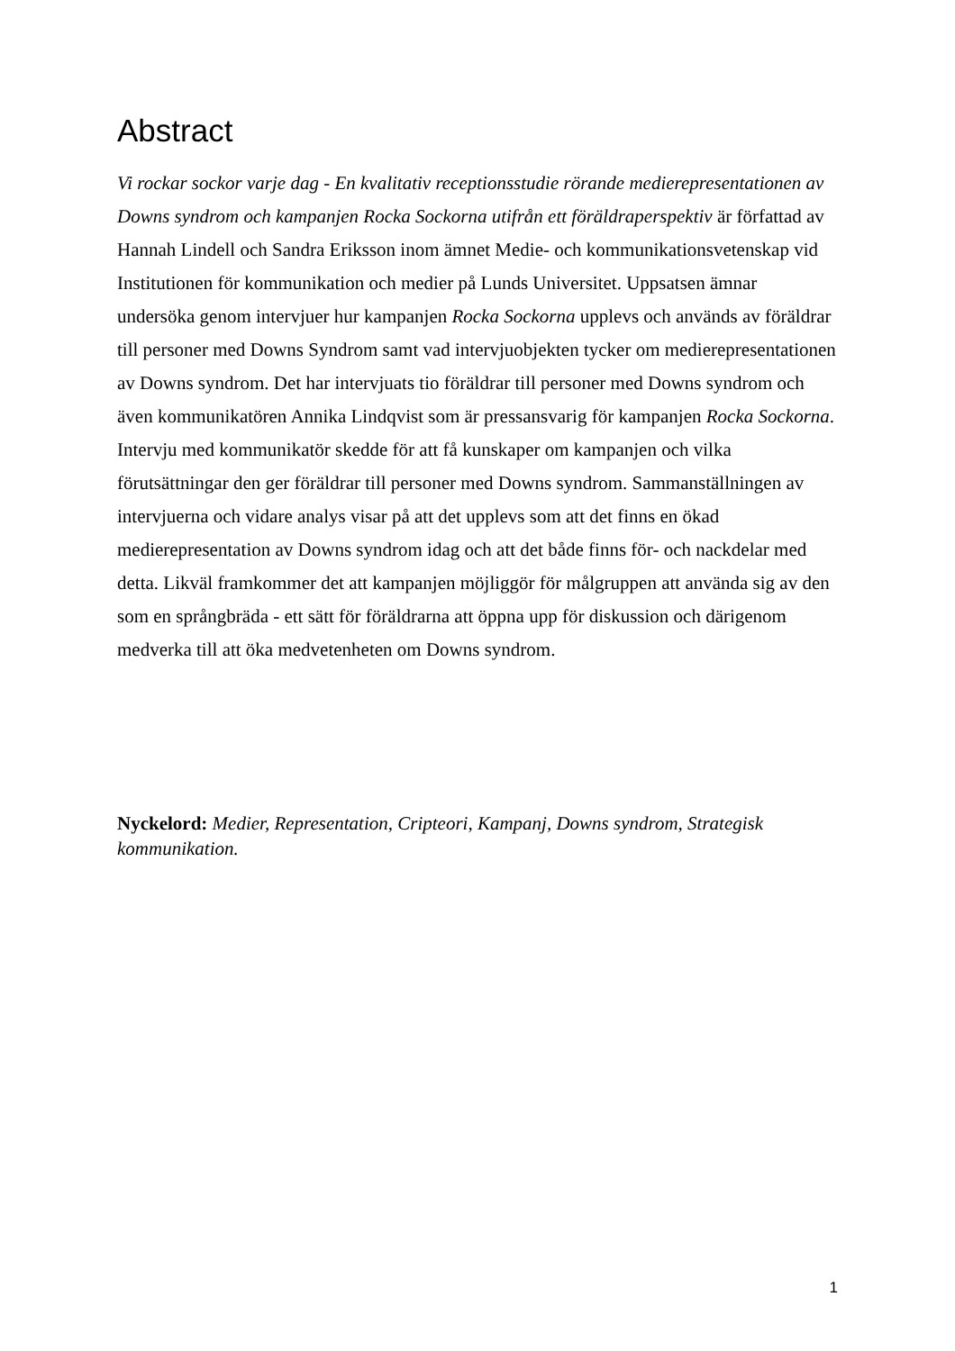Abstract
Vi rockar sockor varje dag - En kvalitativ receptionsstudie rörande medierepresentationen av Downs syndrom och kampanjen Rocka Sockorna utifrån ett föräldraperspektiv är författad av Hannah Lindell och Sandra Eriksson inom ämnet Medie- och kommunikationsvetenskap vid Institutionen för kommunikation och medier på Lunds Universitet. Uppsatsen ämnar undersöka genom intervjuer hur kampanjen Rocka Sockorna upplevs och används av föräldrar till personer med Downs Syndrom samt vad intervjuobjekten tycker om medierepresentationen av Downs syndrom. Det har intervjuats tio föräldrar till personer med Downs syndrom och även kommunikatören Annika Lindqvist som är pressansvarig för kampanjen Rocka Sockorna. Intervju med kommunikatör skedde för att få kunskaper om kampanjen och vilka förutsättningar den ger föräldrar till personer med Downs syndrom. Sammanställningen av intervjuerna och vidare analys visar på att det upplevs som att det finns en ökad medierepresentation av Downs syndrom idag och att det både finns för- och nackdelar med detta. Likväl framkommer det att kampanjen möjliggör för målgruppen att använda sig av den som en språngbräda - ett sätt för föräldrarna att öppna upp för diskussion och därigenom medverka till att öka medvetenheten om Downs syndrom.
Nyckelord: Medier, Representation, Cripteori, Kampanj, Downs syndrom, Strategisk kommunikation.
1